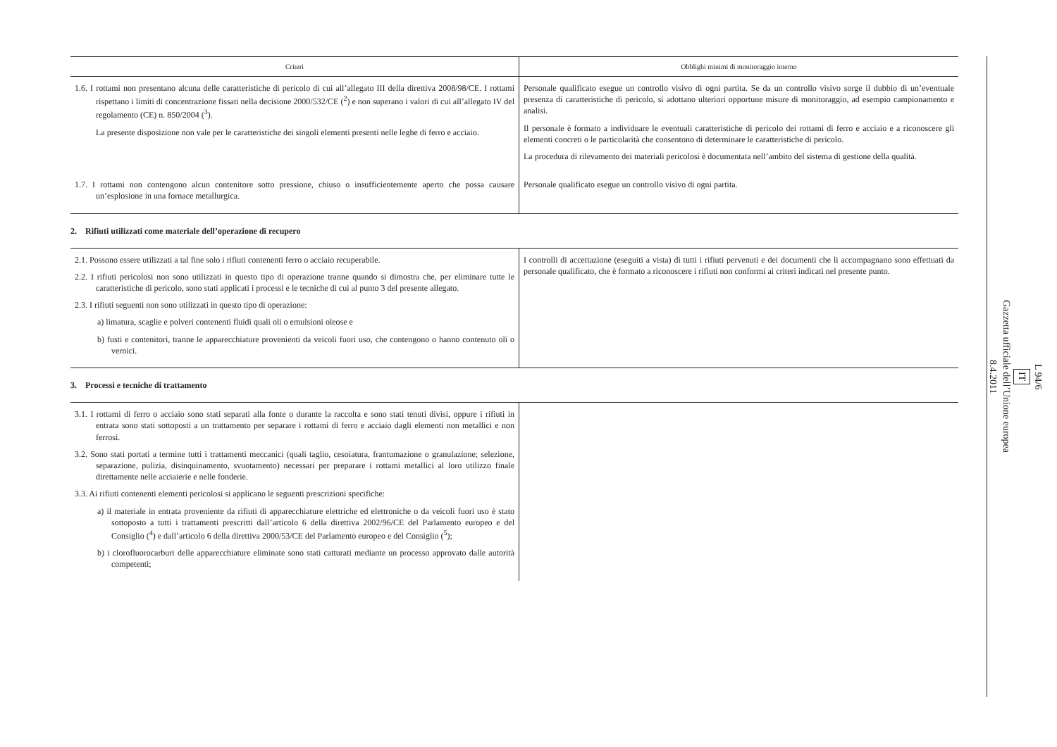| Criteri | Obblighi minimi di monitoraggio interno |
| --- | --- |
| 1.6. I rottami non presentano alcuna delle caratteristiche di pericolo di cui all’allegato III della direttiva 2008/98/CE. I rottami rispettano i limiti di concentrazione fissati nella decisione 2000/532/CE (<sup>2</sup>) e non superano i valori di cui all’allegato IV del regolamento (CE) n. 850/2004 (<sup>3</sup>). La presente disposizione non vale per le caratteristiche dei singoli elementi presenti nelle leghe di ferro e acciaio. | Personale qualificato esegue un controllo visivo di ogni partita. Se da un controllo visivo sorge il dubbio di un’eventuale presenza di caratteristiche di pericolo, si adottano ulteriori opportune misure di monitoraggio, ad esempio campionamento e analisi. Il personale è formato a individuare le eventuali caratteristiche di pericolo dei rottami di ferro e acciaio e a riconoscere gli elementi concreti o le particolarità che consentono di determinare le caratteristiche di pericolo. La procedura di rilevamento dei materiali pericolosi è documentata nell’ambito del sistema di gestione della qualità. |
| 1.7. I rottami non contengono alcun contenitore sotto pressione, chiuso o insufficientemente aperto che possa causare un’esplosione in una fornace metallurgica. | Personale qualificato esegue un controllo visivo di ogni partita. |
| 2. Rifiuti utilizzati come materiale dell’operazione di recupero | |
| 2.1. Possono essere utilizzati a tal fine solo i rifiuti contenenti ferro o acciaio recuperabile. 2.2. I rifiuti pericolosi non sono utilizzati in questo tipo di operazione tranne quando si dimostra che, per eliminare tutte le caratteristiche di pericolo, sono stati applicati i processi e le tecniche di cui al punto 3 del presente allegato. 2.3. I rifiuti seguenti non sono utilizzati in questo tipo di operazione: a) limatura, scaglie e polveri contenenti fluidi quali oli o emulsioni oleose e b) fusti e contenitori, tranne le apparecchiature provenienti da veicoli fuori uso, che contengono o hanno contenuto oli o vernici. | I controlli di accettazione (eseguiti a vista) di tutti i rifiuti pervenuti e dei documenti che li accompagnano sono effettuati da personale qualificato, che è formato a riconoscere i rifiuti non conformi ai criteri indicati nel presente punto. |
| 3. Processi e tecniche di trattamento | |
| 3.1. I rottami di ferro o acciaio sono stati separati alla fonte o durante la raccolta e sono stati tenuti divisi, oppure i rifiuti in entrata sono stati sottoposti a un trattamento per separare i rottami di ferro e acciaio dagli elementi non metallici e non ferrosi. 3.2. Sono stati portati a termine tutti i trattamenti meccanici (quali taglio, cesoiatura, frantumazione o granulazione; selezione, separazione, pulizia, disinquinamento, svuotamento) necessari per preparare i rottami metallici al loro utilizzo finale direttamente nelle acciaierie e nelle fonderie. 3.3. Ai rifiuti contenenti elementi pericolosi si applicano le seguenti prescrizioni specifiche: a) il materiale in entrata proveniente da rifiuti di apparecchiature elettriche ed elettroniche o da veicoli fuori uso è stato sottoposto a tutti i trattamenti prescritti dall’articolo 6 della direttiva 2002/96/CE del Parlamento europeo e del Consiglio (<sup>4</sup>) e dall’articolo 6 della direttiva 2000/53/CE del Parlamento europeo e del Consiglio (<sup>5</sup>); b) i clorofluorocarburi delle apparecchiature eliminate sono stati catturati mediante un processo approvato dalle autorità competenti; | |
L 94/6
IT
Gazzetta ufficiale dell’Unione europea
8.4.2011